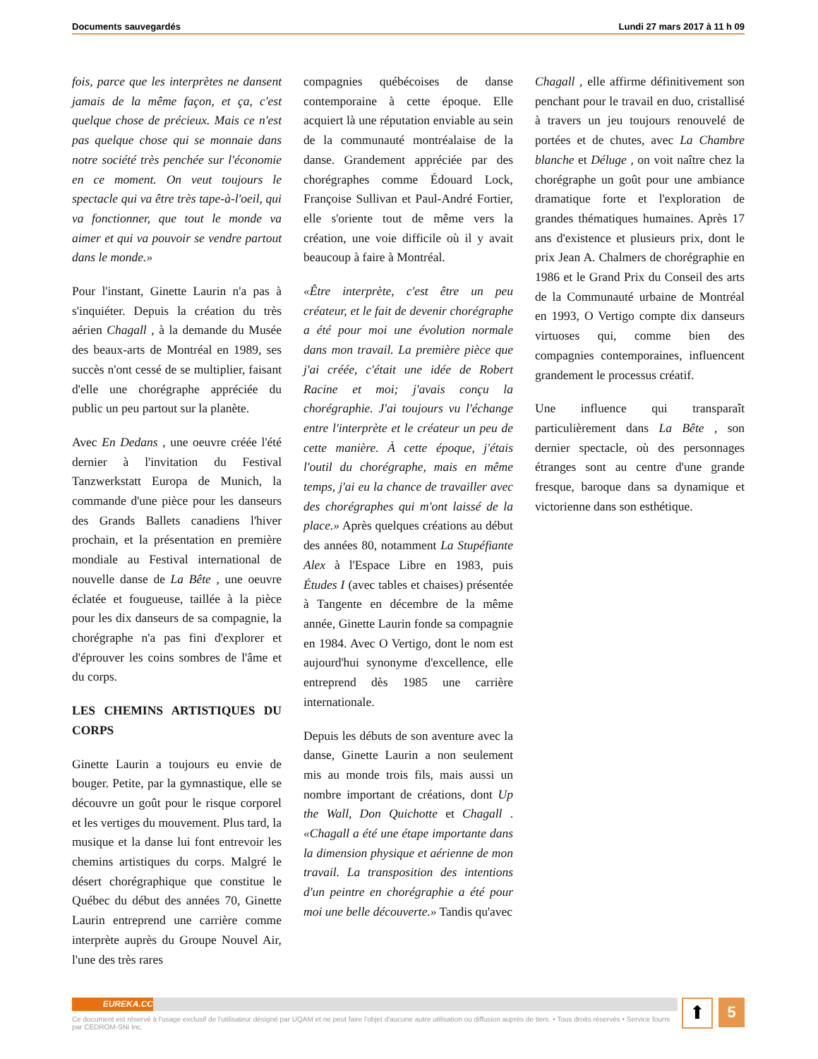Documents sauvegardés Lundi 27 mars 2017 à 11 h 09
fois, parce que les interprètes ne dansent jamais de la même façon, et ça, c'est quelque chose de précieux. Mais ce n'est pas quelque chose qui se monnaie dans notre société très penchée sur l'économie en ce moment. On veut toujours le spectacle qui va être très tape-à-l'oeil, qui va fonctionner, que tout le monde va aimer et qui va pouvoir se vendre partout dans le monde.»
Pour l'instant, Ginette Laurin n'a pas à s'inquiéter. Depuis la création du très aérien Chagall , à la demande du Musée des beaux-arts de Montréal en 1989, ses succès n'ont cessé de se multiplier, faisant d'elle une chorégraphe appréciée du public un peu partout sur la planète.
Avec En Dedans , une oeuvre créée l'été dernier à l'invitation du Festival Tanzwerkstatt Europa de Munich, la commande d'une pièce pour les danseurs des Grands Ballets canadiens l'hiver prochain, et la présentation en première mondiale au Festival international de nouvelle danse de La Bête , une oeuvre éclatée et fougueuse, taillée à la pièce pour les dix danseurs de sa compagnie, la chorégraphe n'a pas fini d'explorer et d'éprouver les coins sombres de l'âme et du corps.
LES CHEMINS ARTISTIQUES DU CORPS
Ginette Laurin a toujours eu envie de bouger. Petite, par la gymnastique, elle se découvre un goût pour le risque corporel et les vertiges du mouvement. Plus tard, la musique et la danse lui font entrevoir les chemins artistiques du corps. Malgré le désert chorégraphique que constitue le Québec du début des années 70, Ginette Laurin entreprend une carrière comme interprète auprès du Groupe Nouvel Air, l'une des très rares
compagnies québécoises de danse contemporaine à cette époque. Elle acquiert là une réputation enviable au sein de la communauté montréalaise de la danse. Grandement appréciée par des chorégraphes comme Édouard Lock, Françoise Sullivan et Paul-André Fortier, elle s'oriente tout de même vers la création, une voie difficile où il y avait beaucoup à faire à Montréal.
«Être interprète, c'est être un peu créateur, et le fait de devenir chorégraphe a été pour moi une évolution normale dans mon travail. La première pièce que j'ai créée, c'était une idée de Robert Racine et moi; j'avais conçu la chorégraphie. J'ai toujours vu l'échange entre l'interprète et le créateur un peu de cette manière. À cette époque, j'étais l'outil du chorégraphe, mais en même temps, j'ai eu la chance de travailler avec des chorégraphes qui m'ont laissé de la place.» Après quelques créations au début des années 80, notamment La Stupéfiante Alex à l'Espace Libre en 1983, puis Études I (avec tables et chaises) présentée à Tangente en décembre de la même année, Ginette Laurin fonde sa compagnie en 1984. Avec O Vertigo, dont le nom est aujourd'hui synonyme d'excellence, elle entreprend dès 1985 une carrière internationale.
Depuis les débuts de son aventure avec la danse, Ginette Laurin a non seulement mis au monde trois fils, mais aussi un nombre important de créations, dont Up the Wall, Don Quichotte et Chagall . «Chagall a été une étape importante dans la dimension physique et aérienne de mon travail. La transposition des intentions d'un peintre en chorégraphie a été pour moi une belle découverte.» Tandis qu'avec
Chagall , elle affirme définitivement son penchant pour le travail en duo, cristallisé à travers un jeu toujours renouvelé de portées et de chutes, avec La Chambre blanche et Déluge , on voit naître chez la chorégraphe un goût pour une ambiance dramatique forte et l'exploration de grandes thématiques humaines. Après 17 ans d'existence et plusieurs prix, dont le prix Jean A. Chalmers de chorégraphie en 1986 et le Grand Prix du Conseil des arts de la Communauté urbaine de Montréal en 1993, O Vertigo compte dix danseurs virtuoses qui, comme bien des compagnies contemporaines, influencent grandement le processus créatif.
Une influence qui transparaît particulièrement dans La Bête , son dernier spectacle, où des personnages étranges sont au centre d'une grande fresque, baroque dans sa dynamique et victorienne dans son esthétique.
EUREKA.CC
Ce document est réservé à l'usage exclusif de l'utilisateur désigné par UQAM et ne peut faire l'objet d'aucune autre utilisation ou diffusion auprès de tiers. • Tous droits réservés • Service fourni par CEDROM-SNi Inc.
⬆ 5